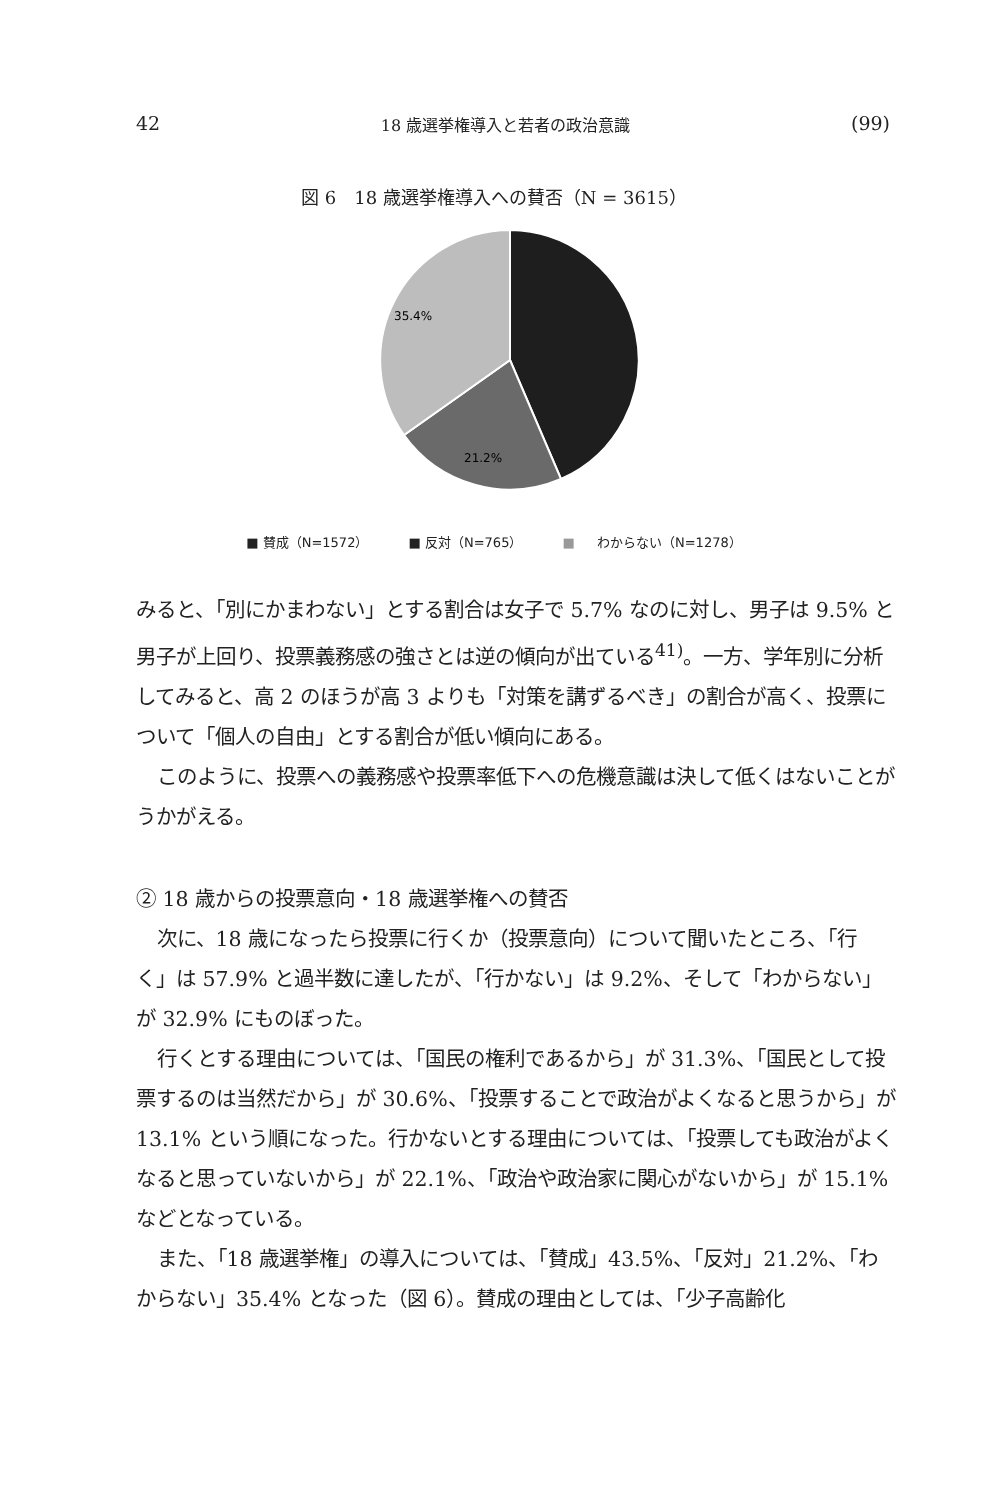42 18 歳選挙権導入と若者の政治意識 (99)
図 6　18 歳選挙権導入への賛否（N = 3615）
35.4%
21.2%
■ 賛成（N=1572） ■ 反対（N=765） ■ わからない（N=1278）
みると、「別にかまわない」とする割合は女子で 5.7% なのに対し、男子は 9.5% と男子が上回り、投票義務感の強さとは逆の傾向が出ている<sup>41)</sup>。一方、学年別に分析してみると、高 2 のほうが高 3 よりも「対策を講ずるべき」の割合が高く、投票について「個人の自由」とする割合が低い傾向にある。
このように、投票への義務感や投票率低下への危機意識は決して低くはないことがうかがえる。
② 18 歳からの投票意向・18 歳選挙権への賛否
次に、18 歳になったら投票に行くか（投票意向）について聞いたところ、「行く」は 57.9% と過半数に達したが、「行かない」は 9.2%、そして「わからない」が 32.9% にものぼった。
行くとする理由については、「国民の権利であるから」が 31.3%、「国民として投票するのは当然だから」が 30.6%、「投票することで政治がよくなると思うから」が 13.1% という順になった。行かないとする理由については、「投票しても政治がよくなると思っていないから」が 22.1%、「政治や政治家に関心がないから」が 15.1% などとなっている。
また、「18 歳選挙権」の導入については、「賛成」43.5%、「反対」21.2%、「わからない」35.4% となった（図 6）。賛成の理由としては、「少子高齢化